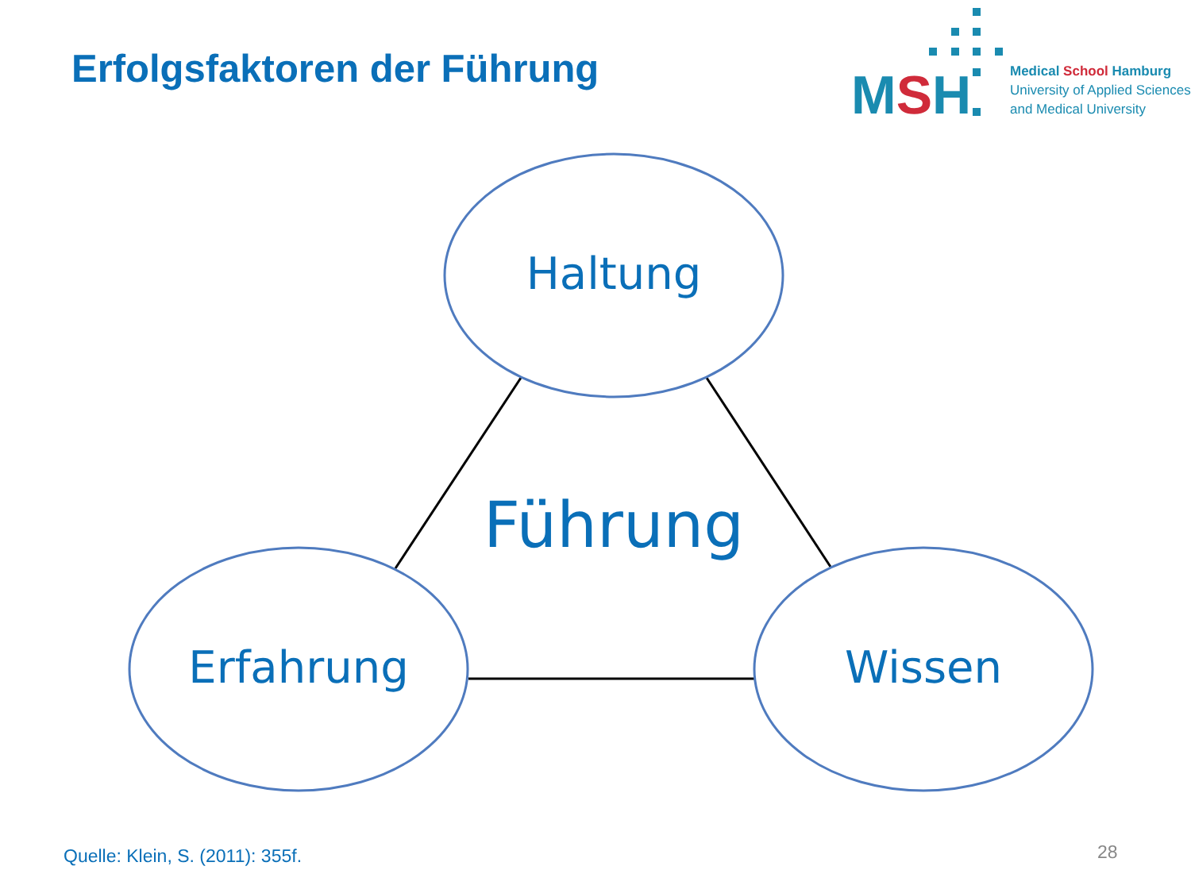Erfolgsfaktoren der Führung MSH
Medical School Hamburg
University of Applied Sciences
and Medical University
Haltung
Führung
Erfahrung Wissen
Quelle: Klein, S. (2011): 355f.
28